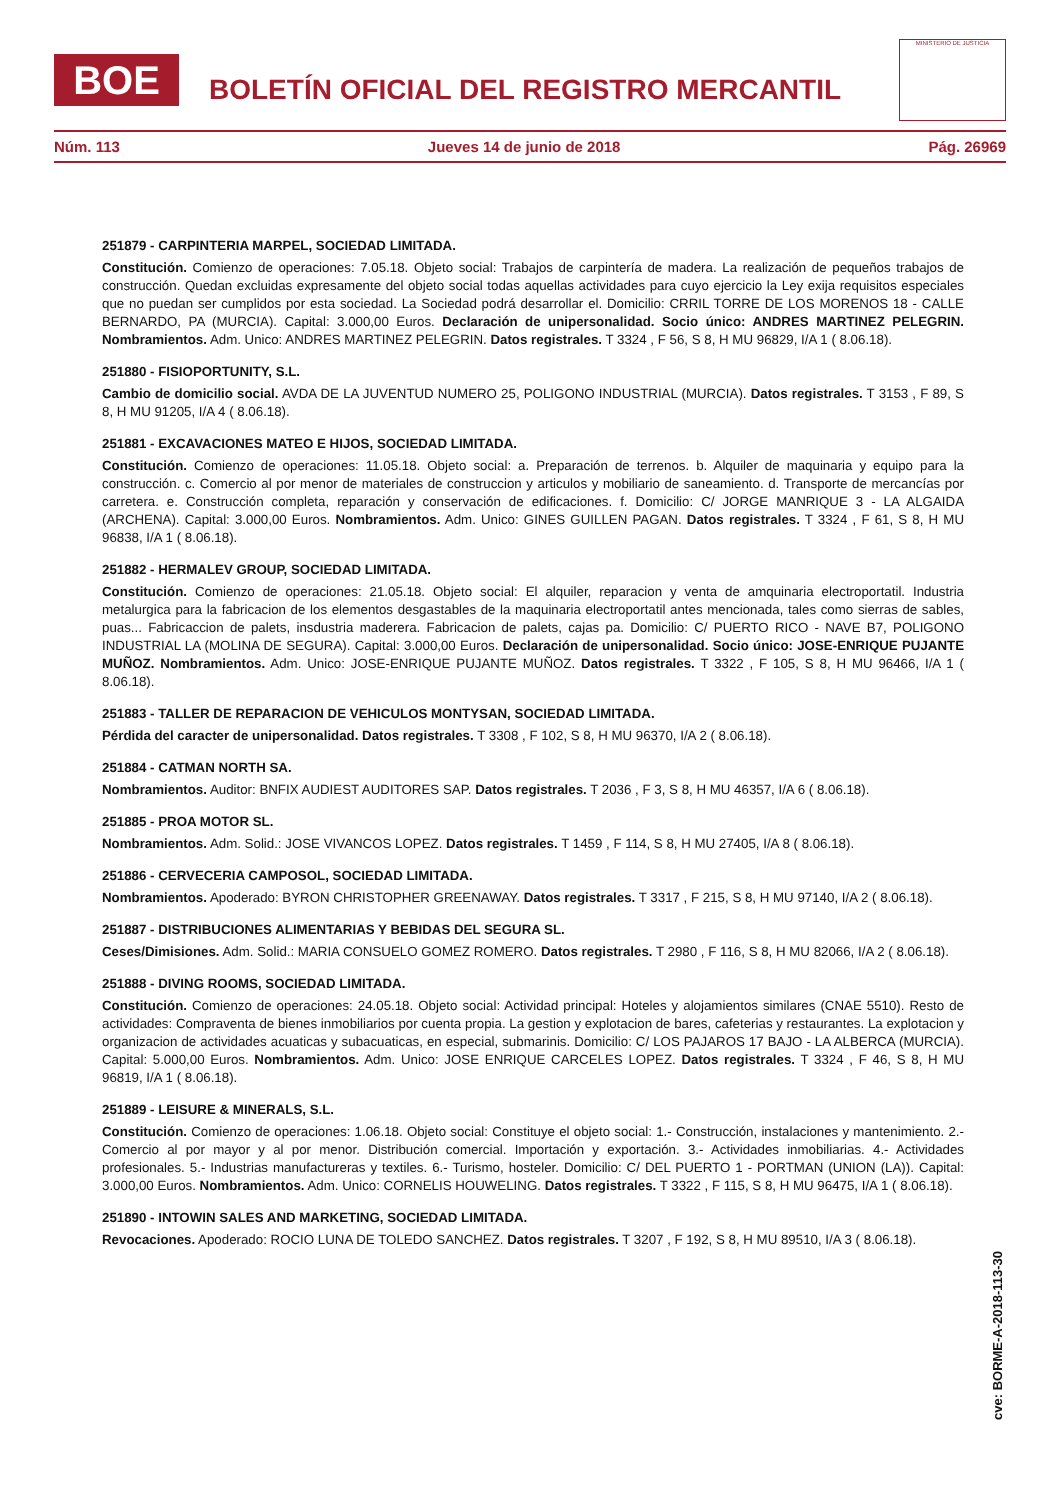BOE
BOLETÍN OFICIAL DEL REGISTRO MERCANTIL
MINISTERIO DE JUSTICIA
Núm. 113 Jueves 14 de junio de 2018 Pág. 26969
251879 - CARPINTERIA MARPEL, SOCIEDAD LIMITADA.
Constitución. Comienzo de operaciones: 7.05.18. Objeto social: Trabajos de carpintería de madera. La realización de pequeños trabajos de construcción. Quedan excluidas expresamente del objeto social todas aquellas actividades para cuyo ejercicio la Ley exija requisitos especiales que no puedan ser cumplidos por esta sociedad. La Sociedad podrá desarrollar el. Domicilio: CRRIL TORRE DE LOS MORENOS 18 - CALLE BERNARDO, PA (MURCIA). Capital: 3.000,00 Euros. Declaración de unipersonalidad. Socio único: ANDRES MARTINEZ PELEGRIN. Nombramientos. Adm. Unico: ANDRES MARTINEZ PELEGRIN. Datos registrales. T 3324 , F 56, S 8, H MU 96829, I/A 1 ( 8.06.18).
251880 - FISIOPORTUNITY, S.L.
Cambio de domicilio social. AVDA DE LA JUVENTUD NUMERO 25, POLIGONO INDUSTRIAL (MURCIA). Datos registrales. T 3153 , F 89, S 8, H MU 91205, I/A 4 ( 8.06.18).
251881 - EXCAVACIONES MATEO E HIJOS, SOCIEDAD LIMITADA.
Constitución. Comienzo de operaciones: 11.05.18. Objeto social: a. Preparación de terrenos. b. Alquiler de maquinaria y equipo para la construcción. c. Comercio al por menor de materiales de construccion y articulos y mobiliario de saneamiento. d. Transporte de mercancías por carretera. e. Construcción completa, reparación y conservación de edificaciones. f. Domicilio: C/ JORGE MANRIQUE 3 - LA ALGAIDA (ARCHENA). Capital: 3.000,00 Euros. Nombramientos. Adm. Unico: GINES GUILLEN PAGAN. Datos registrales. T 3324 , F 61, S 8, H MU 96838, I/A 1 ( 8.06.18).
251882 - HERMALEV GROUP, SOCIEDAD LIMITADA.
Constitución. Comienzo de operaciones: 21.05.18. Objeto social: El alquiler, reparacion y venta de amquinaria electroportatil. Industria metalurgica para la fabricacion de los elementos desgastables de la maquinaria electroportatil antes mencionada, tales como sierras de sables, puas... Fabricaccion de palets, insdustria maderera. Fabricacion de palets, cajas pa. Domicilio: C/ PUERTO RICO - NAVE B7, POLIGONO INDUSTRIAL LA (MOLINA DE SEGURA). Capital: 3.000,00 Euros. Declaración de unipersonalidad. Socio único: JOSE-ENRIQUE PUJANTE MUÑOZ. Nombramientos. Adm. Unico: JOSE-ENRIQUE PUJANTE MUÑOZ. Datos registrales. T 3322 , F 105, S 8, H MU 96466, I/A 1 ( 8.06.18).
251883 - TALLER DE REPARACION DE VEHICULOS MONTYSAN, SOCIEDAD LIMITADA.
Pérdida del caracter de unipersonalidad. Datos registrales. T 3308 , F 102, S 8, H MU 96370, I/A 2 ( 8.06.18).
251884 - CATMAN NORTH SA.
Nombramientos. Auditor: BNFIX AUDIEST AUDITORES SAP. Datos registrales. T 2036 , F 3, S 8, H MU 46357, I/A 6 ( 8.06.18).
251885 - PROA MOTOR SL.
Nombramientos. Adm. Solid.: JOSE VIVANCOS LOPEZ. Datos registrales. T 1459 , F 114, S 8, H MU 27405, I/A 8 ( 8.06.18).
251886 - CERVECERIA CAMPOSOL, SOCIEDAD LIMITADA.
Nombramientos. Apoderado: BYRON CHRISTOPHER GREENAWAY. Datos registrales. T 3317 , F 215, S 8, H MU 97140, I/A 2 ( 8.06.18).
251887 - DISTRIBUCIONES ALIMENTARIAS Y BEBIDAS DEL SEGURA SL.
Ceses/Dimisiones. Adm. Solid.: MARIA CONSUELO GOMEZ ROMERO. Datos registrales. T 2980 , F 116, S 8, H MU 82066, I/A 2 ( 8.06.18).
251888 - DIVING ROOMS, SOCIEDAD LIMITADA.
Constitución. Comienzo de operaciones: 24.05.18. Objeto social: Actividad principal: Hoteles y alojamientos similares (CNAE 5510). Resto de actividades: Compraventa de bienes inmobiliarios por cuenta propia. La gestion y explotacion de bares, cafeterias y restaurantes. La explotacion y organizacion de actividades acuaticas y subacuaticas, en especial, submarinis. Domicilio: C/ LOS PAJAROS 17 BAJO - LA ALBERCA (MURCIA). Capital: 5.000,00 Euros. Nombramientos. Adm. Unico: JOSE ENRIQUE CARCELES LOPEZ. Datos registrales. T 3324 , F 46, S 8, H MU 96819, I/A 1 ( 8.06.18).
251889 - LEISURE & MINERALS, S.L.
Constitución. Comienzo de operaciones: 1.06.18. Objeto social: Constituye el objeto social: 1.- Construcción, instalaciones y mantenimiento. 2.- Comercio al por mayor y al por menor. Distribución comercial. Importación y exportación. 3.- Actividades inmobiliarias. 4.- Actividades profesionales. 5.- Industrias manufactureras y textiles. 6.- Turismo, hosteler. Domicilio: C/ DEL PUERTO 1 - PORTMAN (UNION (LA)). Capital: 3.000,00 Euros. Nombramientos. Adm. Unico: CORNELIS HOUWELING. Datos registrales. T 3322 , F 115, S 8, H MU 96475, I/A 1 ( 8.06.18).
251890 - INTOWIN SALES AND MARKETING, SOCIEDAD LIMITADA.
Revocaciones. Apoderado: ROCIO LUNA DE TOLEDO SANCHEZ. Datos registrales. T 3207 , F 192, S 8, H MU 89510, I/A 3 ( 8.06.18).
cve: BORME-A-2018-113-30